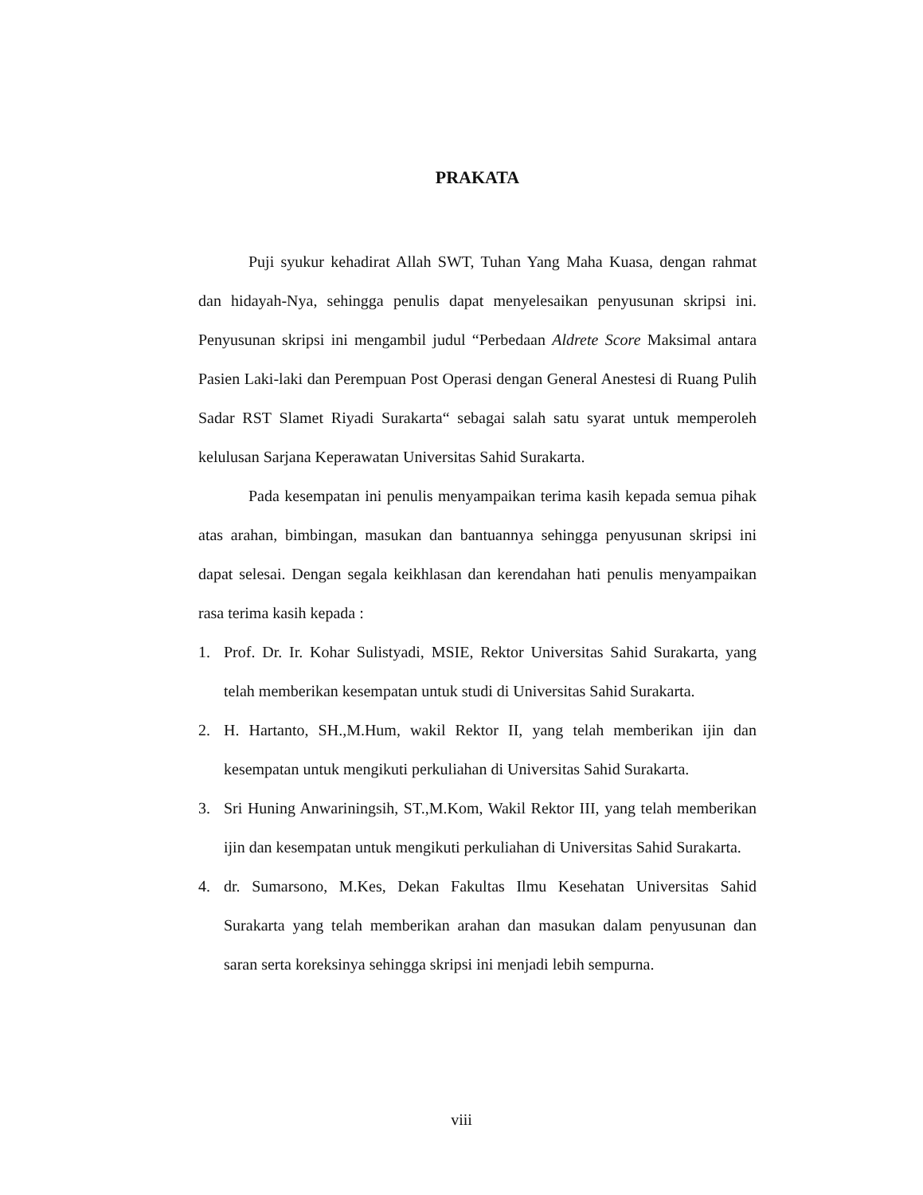PRAKATA
Puji syukur kehadirat Allah SWT, Tuhan Yang Maha Kuasa, dengan rahmat dan hidayah-Nya, sehingga penulis dapat menyelesaikan penyusunan skripsi ini. Penyusunan skripsi ini mengambil judul “Perbedaan Aldrete Score Maksimal antara Pasien Laki-laki dan Perempuan Post Operasi dengan General Anestesi di Ruang Pulih Sadar RST Slamet Riyadi Surakarta“ sebagai salah satu syarat untuk memperoleh kelulusan Sarjana Keperawatan Universitas Sahid Surakarta.
Pada kesempatan ini penulis menyampaikan terima kasih kepada semua pihak atas arahan, bimbingan, masukan dan bantuannya sehingga penyusunan skripsi ini dapat selesai. Dengan segala keikhlasan dan kerendahan hati penulis menyampaikan rasa terima kasih kepada :
1. Prof. Dr. Ir. Kohar Sulistyadi, MSIE, Rektor Universitas Sahid Surakarta, yang telah memberikan kesempatan untuk studi di Universitas Sahid Surakarta.
2. H. Hartanto, SH.,M.Hum, wakil Rektor II, yang telah memberikan ijin dan kesempatan untuk mengikuti perkuliahan di Universitas Sahid Surakarta.
3. Sri Huning Anwariningsih, ST.,M.Kom, Wakil Rektor III, yang telah memberikan ijin dan kesempatan untuk mengikuti perkuliahan di Universitas Sahid Surakarta.
4. dr. Sumarsono, M.Kes, Dekan Fakultas Ilmu Kesehatan Universitas Sahid Surakarta yang telah memberikan arahan dan masukan dalam penyusunan dan saran serta koreksinya sehingga skripsi ini menjadi lebih sempurna.
viii